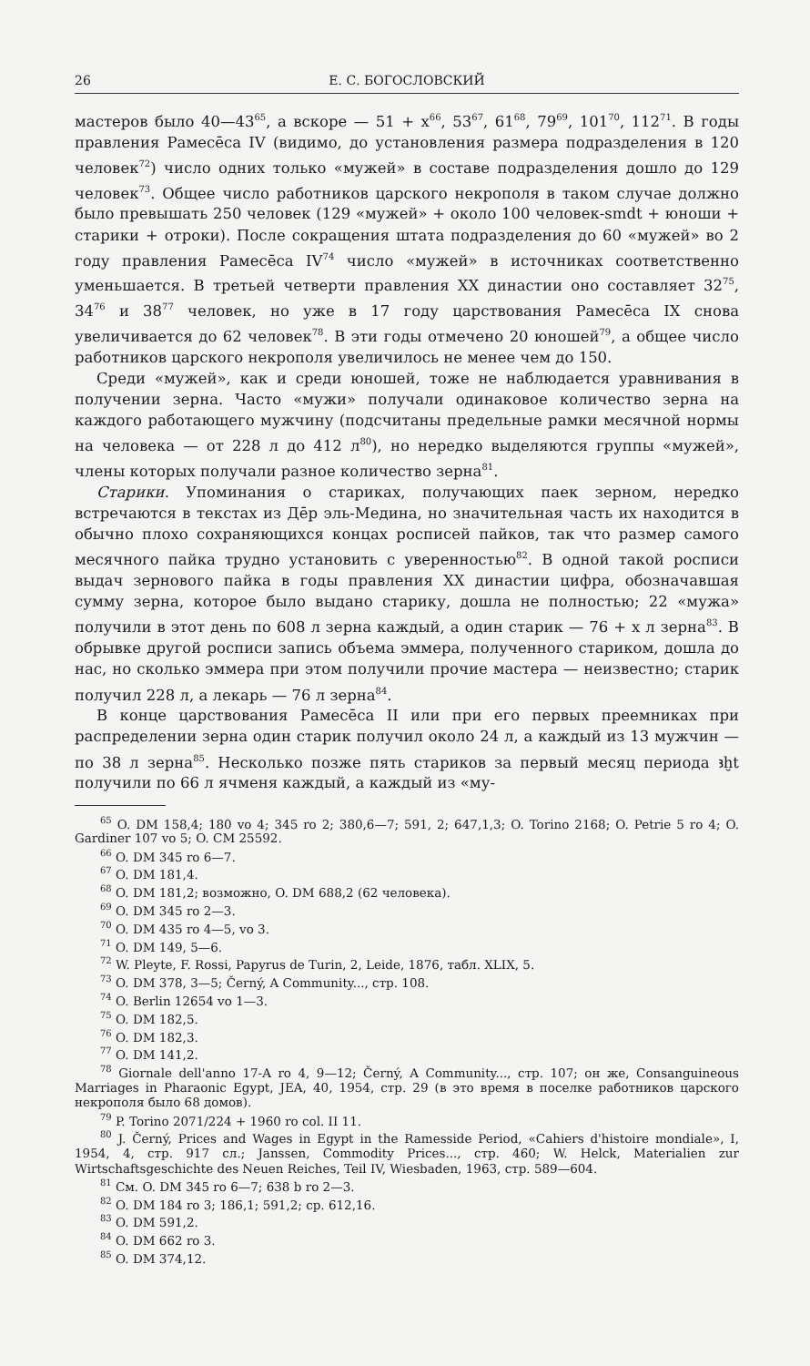26 Е. С. БОГОСЛОВСКИЙ
мастеров было 40—43<sup>65</sup>, а вскоре — 51 + x<sup>66</sup>, 53<sup>67</sup>, 61<sup>68</sup>, 79<sup>69</sup>, 101<sup>70</sup>, 112<sup>71</sup>. В годы правления Рамесēса IV (видимо, до установления размера подразделения в 120 человек<sup>72</sup>) число одних только «мужей» в составе подразделения дошло до 129 человек<sup>73</sup>. Общее число работников царского некрополя в таком случае должно было превышать 250 человек (129 «мужей» + около 100 человек-smdt + юноши + старики + отроки). После сокращения штата подразделения до 60 «мужей» во 2 году правления Рамесēса IV<sup>74</sup> число «мужей» в источниках соответственно уменьшается. В третьей четверти правления XX династии оно составляет 32<sup>75</sup>, 34<sup>76</sup> и 38<sup>77</sup> человек, но уже в 17 году царствования Рамесēса IX снова увеличивается до 62 человек<sup>78</sup>. В эти годы отмечено 20 юношей<sup>79</sup>, а общее число работников царского некрополя увеличилось не менее чем до 150.
Среди «мужей», как и среди юношей, тоже не наблюдается уравнивания в получении зерна. Часто «мужи» получали одинаковое количество зерна на каждого работающего мужчину (подсчитаны предельные рамки месячной нормы на человека — от 228 л до 412 л<sup>80</sup>), но нередко выделяются группы «мужей», члены которых получали разное количество зерна<sup>81</sup>.
Старики. Упоминания о стариках, получающих паек зерном, нередко встречаются в текстах из Дēр эль-Медина, но значительная часть их находится в обычно плохо сохраняющихся концах росписей пайков, так что размер самого месячного пайка трудно установить с уверенностью<sup>82</sup>. В одной такой росписи выдач зернового пайка в годы правления XX династии цифра, обозначавшая сумму зерна, которое было выдано старику, дошла не полностью; 22 «мужа» получили в этот день по 608 л зерна каждый, а один старик — 76 + x л зерна<sup>83</sup>. В обрывке другой росписи запись объема эммера, полученного стариком, дошла до нас, но сколько эммера при этом получили прочие мастера — неизвестно; старик получил 228 л, а лекарь — 76 л зерна<sup>84</sup>.
В конце царствования Рамесēса II или при его первых преемниках при распределении зерна один старик получил около 24 л, а каждый из 13 мужчин — по 38 л зерна<sup>85</sup>. Несколько позже пять стариков за первый месяц периода ꜣḫt получили по 66 л ячменя каждый, а каждый из «му-
<sup>65</sup> O. DM 158,4; 180 vo 4; 345 ro 2; 380,6—7; 591, 2; 647,1,3; O. Torino 2168; O. Petrie 5 ro 4; O. Gardiner 107 vo 5; O. CM 25592.
<sup>66</sup> O. DM 345 ro 6—7.
<sup>67</sup> O. DM 181,4.
<sup>68</sup> O. DM 181,2; возможно, O. DM 688,2 (62 человека).
<sup>69</sup> O. DM 345 ro 2—3.
<sup>70</sup> O. DM 435 ro 4—5, vo 3.
<sup>71</sup> O. DM 149, 5—6.
<sup>72</sup> W. Pleyte, F. Rossi, Papyrus de Turin, 2, Leide, 1876, табл. XLIX, 5.
<sup>73</sup> O. DM 378, 3—5; Černý, A Community..., стр. 108.
<sup>74</sup> O. Berlin 12654 vo 1—3.
<sup>75</sup> O. DM 182,5.
<sup>76</sup> O. DM 182,3.
<sup>77</sup> O. DM 141,2.
<sup>78</sup> Giornale dell'anno 17-A ro 4, 9—12; Černý, A Community..., стр. 107; он же, Consanguineous Marriages in Pharaonic Egypt, JEA, 40, 1954, стр. 29 (в это время в поселке работников царского некрополя было 68 домов).
<sup>79</sup> P. Torino 2071/224 + 1960 ro col. II 11.
<sup>80</sup> J. Černý, Prices and Wages in Egypt in the Ramesside Period, «Cahiers d'histoire mondiale», I, 1954, 4, стр. 917 сл.; Janssen, Commodity Prices..., стр. 460; W. Helck, Materialien zur Wirtschaftsgeschichte des Neuen Reiches, Teil IV, Wiesbaden, 1963, стр. 589—604.
<sup>81</sup> См. O. DM 345 ro 6—7; 638 b ro 2—3.
<sup>82</sup> O. DM 184 ro 3; 186,1; 591,2; ср. 612,16.
<sup>83</sup> O. DM 591,2.
<sup>84</sup> O. DM 662 ro 3.
<sup>85</sup> O. DM 374,12.